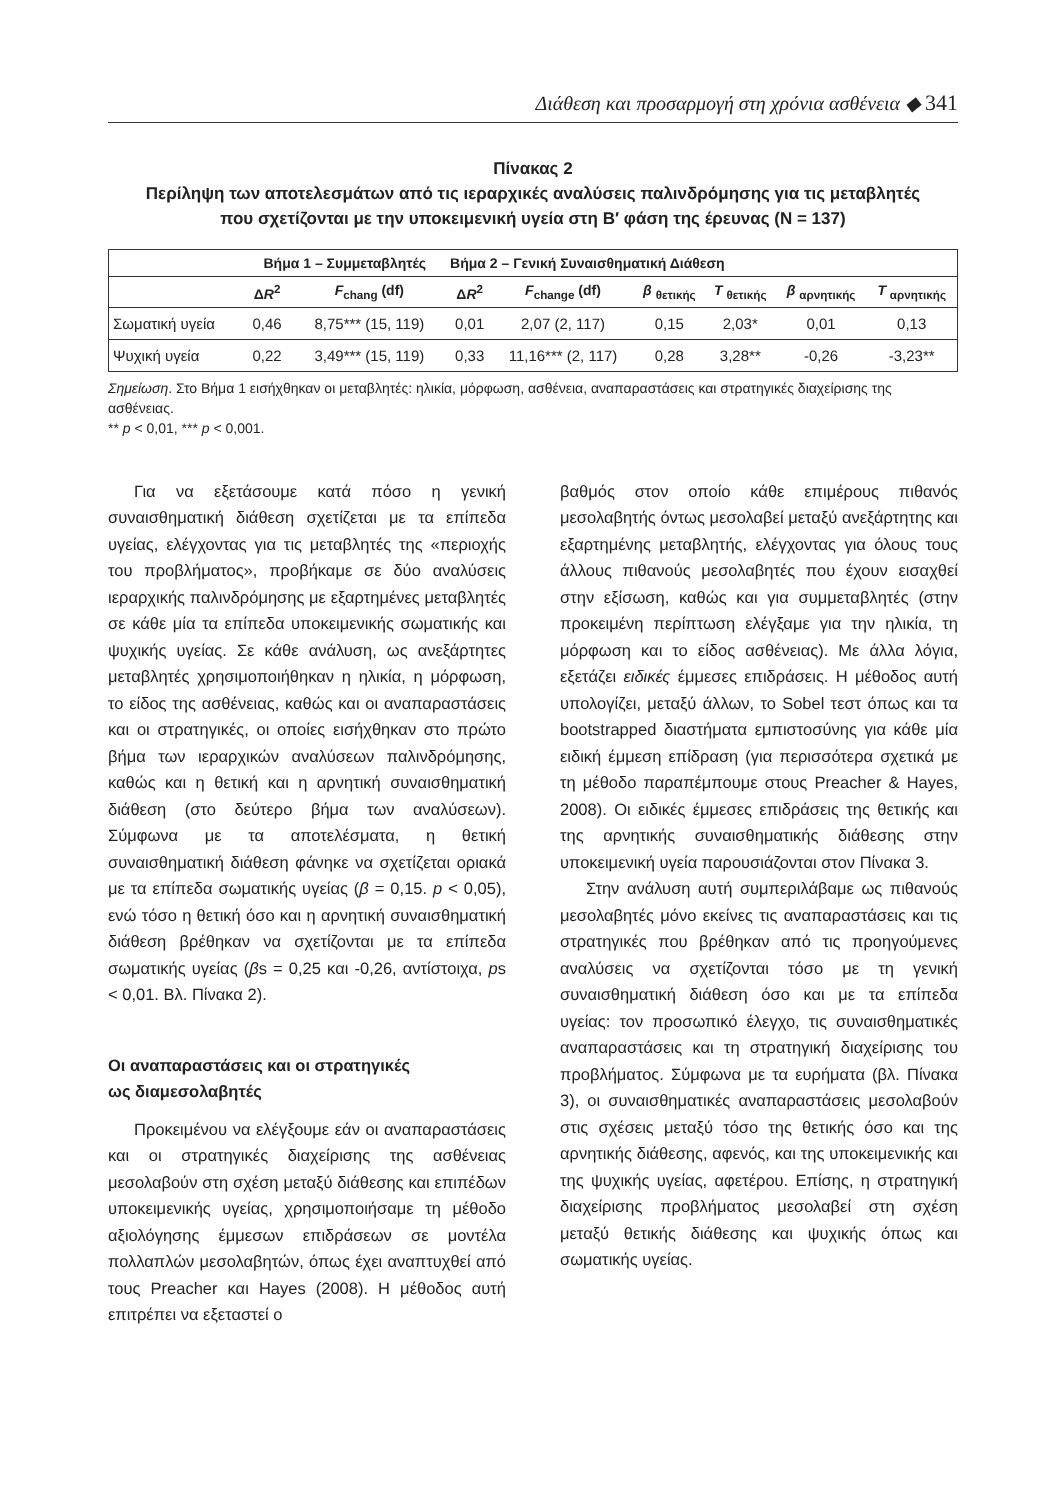Διάθεση και προσαρμογή στη χρόνια ασθένεια ◆ 341
Πίνακας 2
Περίληψη των αποτελεσμάτων από τις ιεραρχικές αναλύσεις παλινδρόμησης για τις μεταβλητές
που σχετίζονται με την υποκειμενική υγεία στη Β′ φάση της έρευνας (N = 137)
| | Βήμα 1 – Συμμεταβλητές | | Βήμα 2 – Γενική Συναισθηματική Διάθεση | | | | | |
| --- | --- | --- | --- | --- | --- | --- | --- | --- |
| | Δ R<sup>2</sup> | F<sub>chang</sub> (df) | Δ R<sup>2</sup> | F<sub>change</sub> (df) | β <sub>θετικής</sub> | T <sub>θετικής</sub> | β <sub>αρνητικής</sub> | T <sub>αρνητικής</sub> |
| Σωματική υγεία | 0,46 | 8,75*** (15, 119) | 0,01 | 2,07 (2, 117) | 0,15 | 2,03* | 0,01 | 0,13 |
| Ψυχική υγεία | 0,22 | 3,49*** (15, 119) | 0,33 | 11,16*** (2, 117) | 0,28 | 3,28** | -0,26 | -3,23** |
Σημείωση. Στο Βήμα 1 εισήχθηκαν οι μεταβλητές: ηλικία, μόρφωση, ασθένεια, αναπαραστάσεις και στρατηγικές διαχείρισης της ασθένειας.
** p < 0,01, *** p < 0,001.
Για να εξετάσουμε κατά πόσο η γενική συναισθηματική διάθεση σχετίζεται με τα επίπεδα υγείας, ελέγχοντας για τις μεταβλητές της «περιοχής του προβλήματος», προβήκαμε σε δύο αναλύσεις ιεραρχικής παλινδρόμησης με εξαρτημένες μεταβλητές σε κάθε μία τα επίπεδα υποκειμενικής σωματικής και ψυχικής υγείας. Σε κάθε ανάλυση, ως ανεξάρτητες μεταβλητές χρησιμοποιήθηκαν η ηλικία, η μόρφωση, το είδος της ασθένειας, καθώς και οι αναπαραστάσεις και οι στρατηγικές, οι οποίες εισήχθηκαν στο πρώτο βήμα των ιεραρχικών αναλύσεων παλινδρόμησης, καθώς και η θετική και η αρνητική συναισθηματική διάθεση (στο δεύτερο βήμα των αναλύσεων). Σύμφωνα με τα αποτελέσματα, η θετική συναισθηματική διάθεση φάνηκε να σχετίζεται οριακά με τα επίπεδα σωματικής υγείας (β = 0,15. p < 0,05), ενώ τόσο η θετική όσο και η αρνητική συναισθηματική διάθεση βρέθηκαν να σχετίζονται με τα επίπεδα σωματικής υγείας (βs = 0,25 και -0,26, αντίστοιχα, ps < 0,01. Βλ. Πίνακα 2).
Οι αναπαραστάσεις και οι στρατηγικές
ως διαμεσολαβητές
Προκειμένου να ελέγξουμε εάν οι αναπαραστάσεις και οι στρατηγικές διαχείρισης της ασθένειας μεσολαβούν στη σχέση μεταξύ διάθεσης και επιπέδων υποκειμενικής υγείας, χρησιμοποιήσαμε τη μέθοδο αξιολόγησης έμμεσων επιδράσεων σε μοντέλα πολλαπλών μεσολαβητών, όπως έχει αναπτυχθεί από τους Preacher και Hayes (2008). Η μέθοδος αυτή επιτρέπει να εξεταστεί ο
βαθμός στον οποίο κάθε επιμέρους πιθανός μεσολαβητής όντως μεσολαβεί μεταξύ ανεξάρτητης και εξαρτημένης μεταβλητής, ελέγχοντας για όλους τους άλλους πιθανούς μεσολαβητές που έχουν εισαχθεί στην εξίσωση, καθώς και για συμμεταβλητές (στην προκειμένη περίπτωση ελέγξαμε για την ηλικία, τη μόρφωση και το είδος ασθένειας). Με άλλα λόγια, εξετάζει ειδικές έμμεσες επιδράσεις. Η μέθοδος αυτή υπολογίζει, μεταξύ άλλων, το Sobel τεστ όπως και τα bootstrapped διαστήματα εμπιστοσύνης για κάθε μία ειδική έμμεση επίδραση (για περισσότερα σχετικά με τη μέθοδο παραπέμπουμε στους Preacher & Hayes, 2008). Οι ειδικές έμμεσες επιδράσεις της θετικής και της αρνητικής συναισθηματικής διάθεσης στην υποκειμενική υγεία παρουσιάζονται στον Πίνακα 3.
Στην ανάλυση αυτή συμπεριλάβαμε ως πιθανούς μεσολαβητές μόνο εκείνες τις αναπαραστάσεις και τις στρατηγικές που βρέθηκαν από τις προηγούμενες αναλύσεις να σχετίζονται τόσο με τη γενική συναισθηματική διάθεση όσο και με τα επίπεδα υγείας: τον προσωπικό έλεγχο, τις συναισθηματικές αναπαραστάσεις και τη στρατηγική διαχείρισης του προβλήματος. Σύμφωνα με τα ευρήματα (βλ. Πίνακα 3), οι συναισθηματικές αναπαραστάσεις μεσολαβούν στις σχέσεις μεταξύ τόσο της θετικής όσο και της αρνητικής διάθεσης, αφενός, και της υποκειμενικής και της ψυχικής υγείας, αφετέρου. Επίσης, η στρατηγική διαχείρισης προβλήματος μεσολαβεί στη σχέση μεταξύ θετικής διάθεσης και ψυχικής όπως και σωματικής υγείας.